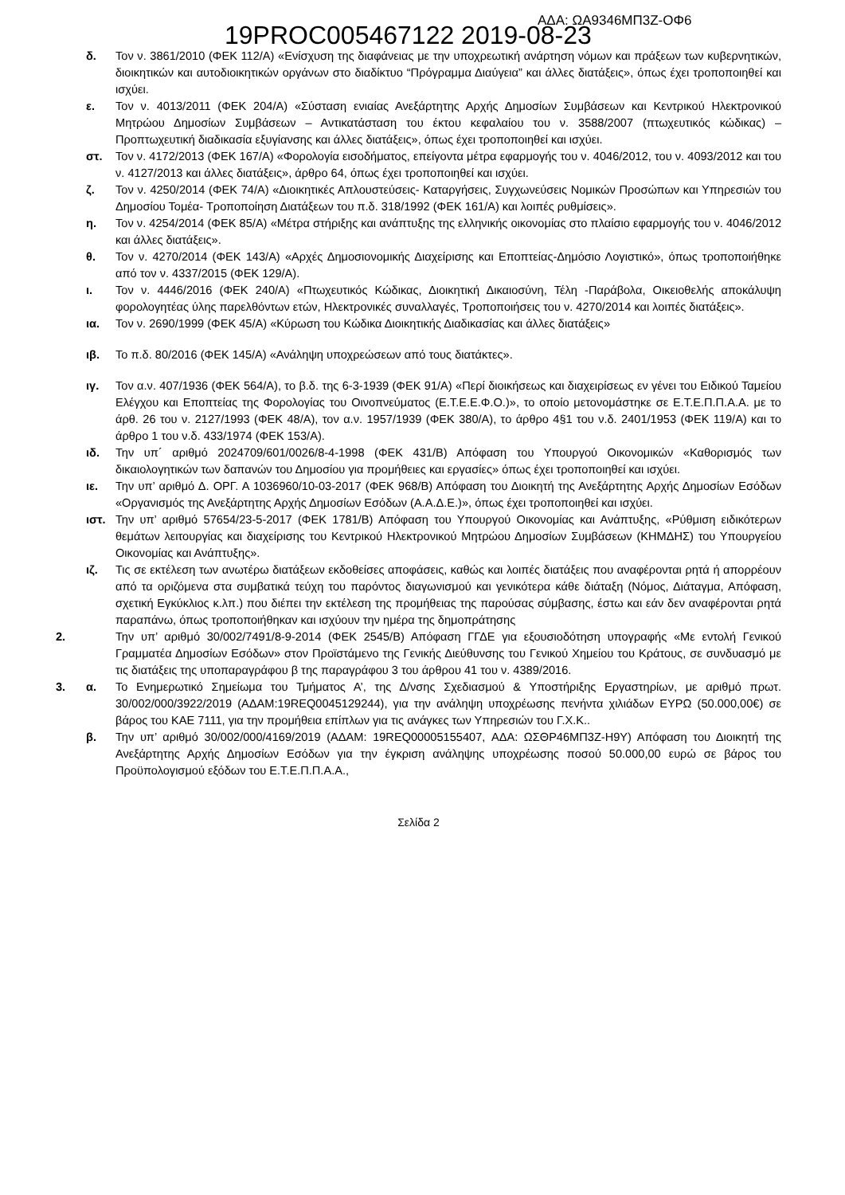19PROC005467122 2019-08-23 ΑΔΑ: ΩΑ9346ΜΠ3Ζ-ΟΦ6
δ. Τον ν. 3861/2010 (ΦΕΚ 112/Α) «Ενίσχυση της διαφάνειας με την υποχρεωτική ανάρτηση νόμων και πράξεων των κυβερνητικών, διοικητικών και αυτοδιοικητικών οργάνων στο διαδίκτυο “Πρόγραμμα Διαύγεια” και άλλες διατάξεις», όπως έχει τροποποιηθεί και ισχύει.
ε. Τον ν. 4013/2011 (ΦΕΚ 204/Α) «Σύσταση ενιαίας Ανεξάρτητης Αρχής Δημοσίων Συμβάσεων και Κεντρικού Ηλεκτρονικού Μητρώου Δημοσίων Συμβάσεων – Αντικατάσταση του έκτου κεφαλαίου του ν. 3588/2007 (πτωχευτικός κώδικας) – Προπτωχευτική διαδικασία εξυγίανσης και άλλες διατάξεις», όπως έχει τροποποιηθεί και ισχύει.
στ. Τον ν. 4172/2013 (ΦΕΚ 167/Α) «Φορολογία εισοδήματος, επείγοντα μέτρα εφαρμογής του ν. 4046/2012, του ν. 4093/2012 και του ν. 4127/2013 και άλλες διατάξεις», άρθρο 64, όπως έχει τροποποιηθεί και ισχύει.
ζ. Τον ν. 4250/2014 (ΦΕΚ 74/Α) «Διοικητικές Απλουστεύσεις- Καταργήσεις, Συγχωνεύσεις Νομικών Προσώπων και Υπηρεσιών του Δημοσίου Τομέα- Τροποποίηση Διατάξεων του π.δ. 318/1992 (ΦΕΚ 161/Α) και λοιπές ρυθμίσεις».
η. Τον ν. 4254/2014 (ΦΕΚ 85/Α) «Μέτρα στήριξης και ανάπτυξης της ελληνικής οικονομίας στο πλαίσιο εφαρμογής του ν. 4046/2012 και άλλες διατάξεις».
θ. Τον ν. 4270/2014 (ΦΕΚ 143/Α) «Αρχές Δημοσιονομικής Διαχείρισης και Εποπτείας-Δημόσιο Λογιστικό», όπως τροποποιήθηκε από τον ν. 4337/2015 (ΦΕΚ 129/Α).
ι. Τον ν. 4446/2016 (ΦΕΚ 240/Α) «Πτωχευτικός Κώδικας, Διοικητική Δικαιοσύνη, Τέλη -Παράβολα, Οικειοθελής αποκάλυψη φορολογητέας ύλης παρελθόντων ετών, Ηλεκτρονικές συναλλαγές, Τροποποιήσεις του ν. 4270/2014 και λοιπές διατάξεις».
ια. Τον ν. 2690/1999 (ΦΕΚ 45/Α) «Κύρωση του Κώδικα Διοικητικής Διαδικασίας και άλλες διατάξεις»
ιβ. Το π.δ. 80/2016 (ΦΕΚ 145/Α) «Ανάληψη υποχρεώσεων από τους διατάκτες».
ιγ. Τον α.ν. 407/1936 (ΦΕΚ 564/Α), το β.δ. της 6-3-1939 (ΦΕΚ 91/Α) «Περί διοικήσεως και διαχειρίσεως εν γένει του Ειδικού Ταμείου Ελέγχου και Εποπτείας της Φορολογίας του Οινοπνεύματος (Ε.Τ.Ε.Ε.Φ.Ο.)», το οποίο μετονομάστηκε σε Ε.Τ.Ε.Π.Π.Α.Α. με το άρθ. 26 του ν. 2127/1993 (ΦΕΚ 48/Α), τον α.ν. 1957/1939 (ΦΕΚ 380/Α), το άρθρο 4§1 του ν.δ. 2401/1953 (ΦΕΚ 119/Α) και το άρθρο 1 του ν.δ. 433/1974 (ΦΕΚ 153/Α).
ιδ. Την υπ΄ αριθμό 2024709/601/0026/8-4-1998 (ΦΕΚ 431/Β) Απόφαση του Υπουργού Οικονομικών «Καθορισμός των δικαιολογητικών των δαπανών του Δημοσίου για προμήθειες και εργασίες» όπως έχει τροποποιηθεί και ισχύει.
ιε. Την υπ’ αριθμό Δ. ΟΡΓ. Α 1036960/10-03-2017 (ΦΕΚ 968/Β) Απόφαση του Διοικητή της Ανεξάρτητης Αρχής Δημοσίων Εσόδων «Οργανισμός της Ανεξάρτητης Αρχής Δημοσίων Εσόδων (Α.Α.Δ.Ε.)», όπως έχει τροποποιηθεί και ισχύει.
ιστ. Την υπ’ αριθμό 57654/23-5-2017 (ΦΕΚ 1781/Β) Απόφαση του Υπουργού Οικονομίας και Ανάπτυξης, «Ρύθμιση ειδικότερων θεμάτων λειτουργίας και διαχείρισης του Κεντρικού Ηλεκτρονικού Μητρώου Δημοσίων Συμβάσεων (ΚΗΜΔΗΣ) του Υπουργείου Οικονομίας και Ανάπτυξης».
ιζ. Τις σε εκτέλεση των ανωτέρω διατάξεων εκδοθείσες αποφάσεις, καθώς και λοιπές διατάξεις που αναφέρονται ρητά ή απορρέουν από τα οριζόμενα στα συμβατικά τεύχη του παρόντος διαγωνισμού και γενικότερα κάθε διάταξη (Νόμος, Διάταγμα, Απόφαση, σχετική Εγκύκλιος κ.λπ.) που διέπει την εκτέλεση της προμήθειας της παρούσας σύμβασης, έστω και εάν δεν αναφέρονται ρητά παραπάνω, όπως τροποποιήθηκαν και ισχύουν την ημέρα της δημοπράτησης
2. Την υπ’ αριθμό 30/002/7491/8-9-2014 (ΦΕΚ 2545/Β) Απόφαση ΓΓΔΕ για εξουσιοδότηση υπογραφής «Με εντολή Γενικού Γραμματέα Δημοσίων Εσόδων» στον Προϊστάμενο της Γενικής Διεύθυνσης του Γενικού Χημείου του Κράτους, σε συνδυασμό με τις διατάξεις της υποπαραγράφου β της παραγράφου 3 του άρθρου 41 του ν. 4389/2016.
3. α. Το Ενημερωτικό Σημείωμα του Τμήματος Α’, της Δ/νσης Σχεδιασμού & Υποστήριξης Εργαστηρίων, με αριθμό πρωτ. 30/002/000/3922/2019 (ΑΔΑΜ:19REQ0045129244), για την ανάληψη υποχρέωσης πενήντα χιλιάδων ΕΥΡΩ (50.000,00€) σε βάρος του ΚΑΕ 7111, για την προμήθεια επίπλων για τις ανάγκες των Υπηρεσιών του Γ.Χ.Κ..
β. Την υπ’ αριθμό 30/002/000/4169/2019 (ΑΔΑΜ: 19REQ00005155407, ΑΔΑ: ΩΣΘΡ46ΜΠ3Ζ-Η9Υ) Απόφαση του Διοικητή της Ανεξάρτητης Αρχής Δημοσίων Εσόδων για την έγκριση ανάληψης υποχρέωσης ποσού 50.000,00 ευρώ σε βάρος του Προϋπολογισμού εξόδων του Ε.Τ.Ε.Π.Π.Α.Α.,
Σελίδα 2